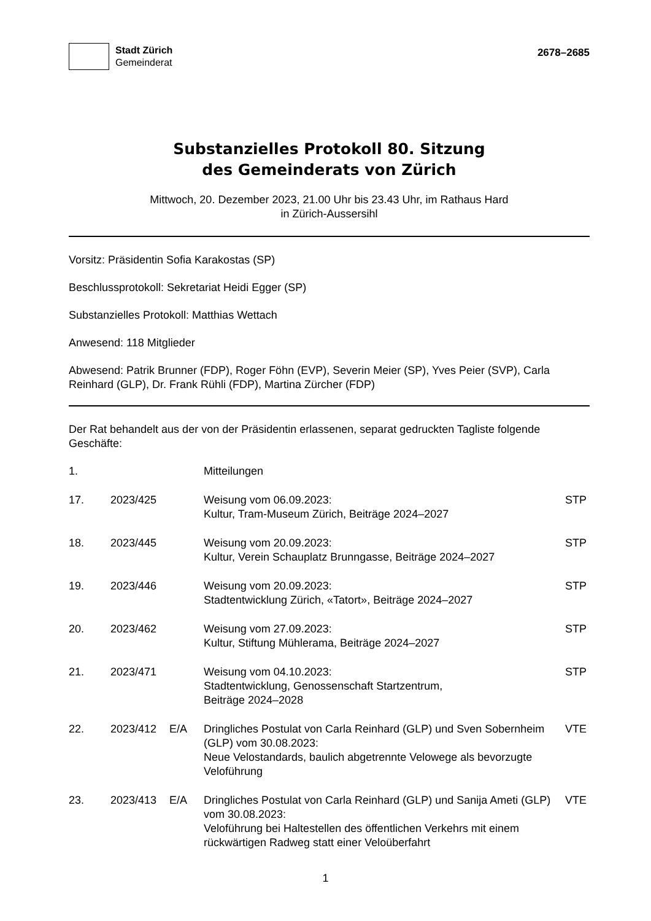Stadt Zürich
Gemeinderat
2678–2685
Substanzielles Protokoll 80. Sitzung
des Gemeinderats von Zürich
Mittwoch, 20. Dezember 2023, 21.00 Uhr bis 23.43 Uhr, im Rathaus Hard
in Zürich-Aussersihl
Vorsitz: Präsidentin Sofia Karakostas (SP)
Beschlussprotokoll: Sekretariat Heidi Egger (SP)
Substanzielles Protokoll: Matthias Wettach
Anwesend: 118 Mitglieder
Abwesend: Patrik Brunner (FDP), Roger Föhn (EVP), Severin Meier (SP), Yves Peier (SVP), Carla Reinhard (GLP), Dr. Frank Rühli (FDP), Martina Zürcher (FDP)
Der Rat behandelt aus der von der Präsidentin erlassenen, separat gedruckten Tagliste folgende Geschäfte:
| 1. | | | Mitteilungen | |
| 17. | 2023/425 | | Weisung vom 06.09.2023: Kultur, Tram-Museum Zürich, Beiträge 2024–2027 | STP |
| 18. | 2023/445 | | Weisung vom 20.09.2023: Kultur, Verein Schauplatz Brunngasse, Beiträge 2024–2027 | STP |
| 19. | 2023/446 | | Weisung vom 20.09.2023: Stadtentwicklung Zürich, «Tatort», Beiträge 2024–2027 | STP |
| 20. | 2023/462 | | Weisung vom 27.09.2023: Kultur, Stiftung Mühlerama, Beiträge 2024–2027 | STP |
| 21. | 2023/471 | | Weisung vom 04.10.2023: Stadtentwicklung, Genossenschaft Startzentrum, Beiträge 2024–2028 | STP |
| 22. | 2023/412 | E/A | Dringliches Postulat von Carla Reinhard (GLP) und Sven Sobernheim (GLP) vom 30.08.2023: Neue Velostandards, baulich abgetrennte Velowege als bevorzugte Veloführung | VTE |
| 23. | 2023/413 | E/A | Dringliches Postulat von Carla Reinhard (GLP) und Sanija Ameti (GLP) vom 30.08.2023: Veloführung bei Haltestellen des öffentlichen Verkehrs mit einem rückwärtigen Radweg statt einer Veloüberfahrt | VTE |
1